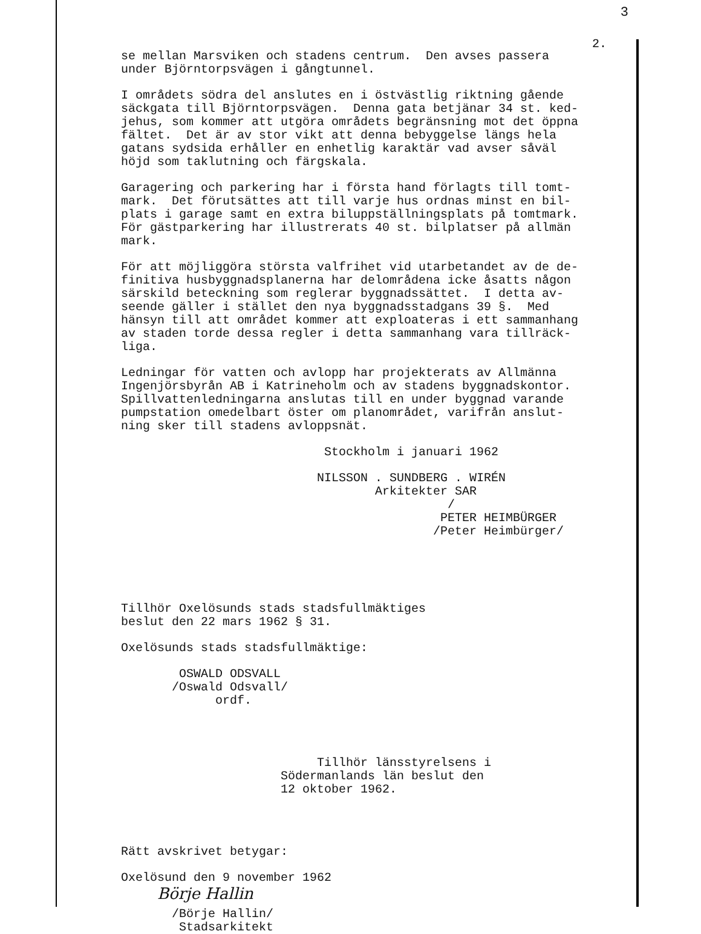3
2.
se mellan Marsviken och stadens centrum. Den avses passera under Björntorpsvägen i gångtunnel.
I områdets södra del anslutes en i östvästlig riktning gående säckgata till Björntorpsvägen. Denna gata betjänar 34 st. ked- jehus, som kommer att utgöra områdets begränsning mot det öppna fältet. Det är av stor vikt att denna bebyggelse längs hela gatans sydsida erhåller en enhetlig karaktär vad avser såväl höjd som taklutning och färgskala.
Garagering och parkering har i första hand förlagts till tomt- mark. Det förutsättes att till varje hus ordnas minst en bil- plats i garage samt en extra biluppställningsplats på tomtmark. För gästparkering har illustrerats 40 st. bilplatser på allmän mark.
För att möjliggöra största valfrihet vid utarbetandet av de de- finitiva husbyggnadsplanerna har delområdena icke åsatts någon särskild beteckning som reglerar byggnadssättet. I detta av- seende gäller i stället den nya byggnadsstadgans 39 §. Med hänsyn till att området kommer att exploateras i ett sammanhang av staden torde dessa regler i detta sammanhang vara tillräck- liga.
Ledningar för vatten och avlopp har projekterats av Allmänna Ingenjörsbyrån AB i Katrineholm och av stadens byggnadskontor. Spillvattenledningarna anslutas till en under byggnad varande pumpstation omedelbart öster om planområdet, varifrån anslut- ning sker till stadens avloppsnät.
Stockholm i januari 1962
NILSSON . SUNDBERG . WIRÉN Arkitekter SAR / PETER HEIMBÜRGER /Peter Heimbürger/
Tillhör Oxelösunds stads stadsfullmäktiges beslut den 22 mars 1962 § 31.
Oxelösunds stads stadsfullmäktige:
OSWALD ODSVALL /Oswald Odsvall/ ordf.
Tillhör länsstyrelsens i Södermanlands län beslut den 12 oktober 1962.
Rätt avskrivet betygar:
Oxelösund den 9 november 1962
Börje Hallin
/Börje Hallin/ Stadsarkitekt